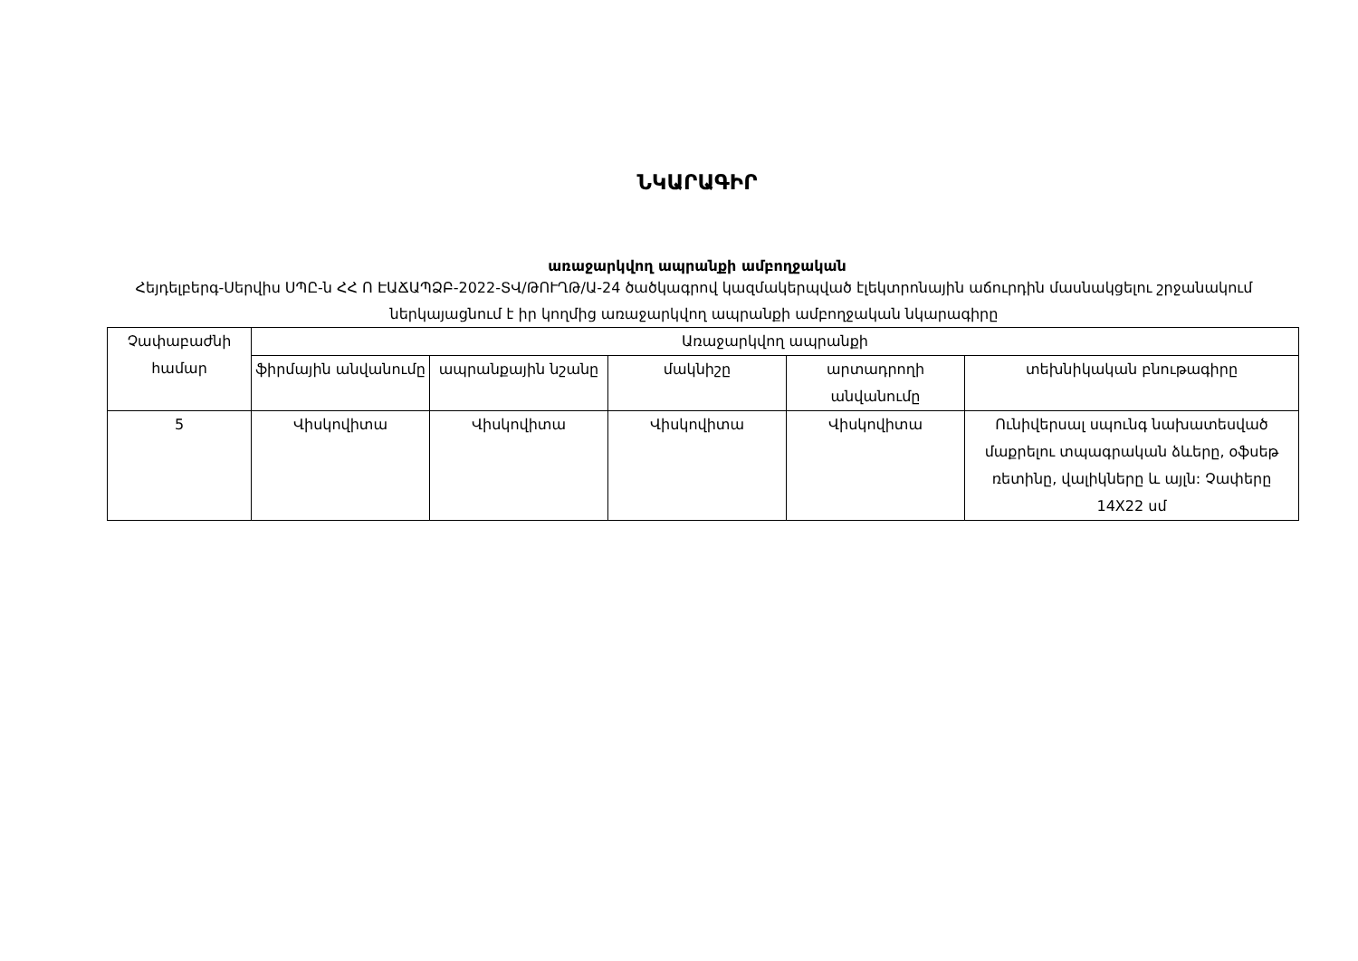ՆԿԱՐԱԳԻՐ
առաջարկվող ապրանքի ամբողջական
Հեյդելբերգ-Սերվիս ՍՊԸ-ն ՀՀ Ո ԷԱՃԱՊՁԲ-2022-ՏՎ/ԹՈՒՂԹ/Ա-24 ծածկագրով կազմակերպված էլեկտրոնային աճուրդին մասնակցելու շրջանակում ներկայացնում է իր կողմից առաջարկվող ապրանքի ամբողջական նկարագիրը
| Չափաբաժնի համար | Առաջարկվող ապրանքի | | | | |
| --- | --- | --- | --- | --- | --- |
| | ֆիրմային անվանումը | ապրանքային նշանը | մակնիշը | արտադրողի անվանումը | տեխնիկական բնութագիրը |
| 5 | Վիսկովիտա | Վիսկովիտա | Վիսկովիտա | Վիսկովիտա | Ունիվերսալ սպունգ նախատեսված մաքրելու տպագրական ձևերը, օֆսեթ ռետինը, վալիկները և այլն: Չափերը 14X22 սմ |